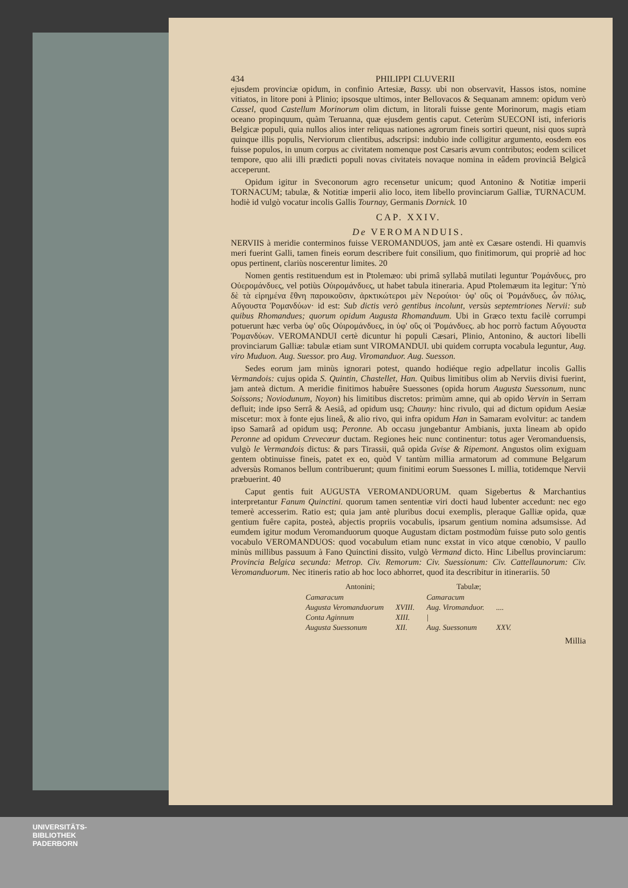434 PHILIPPI CLUVERII
ejusdem provinciæ opidum, in confinio Artesiæ, Bassy. ubi non observavit, Hassos istos, nomine vitiatos, in litore poni à Plinio; ipsosque ultimos, inter Bellovacos & Sequanam amnem: opidum verò Cassel, quod Castellum Morinorum olim dictum, in litorali fuisse gente Morinorum, magis etiam oceano propinquum, quàm Teruanna, quæ ejusdem gentis caput. Ceterùm SUECONI isti, inferioris Belgicæ populi, quia nullos alios inter reliquas nationes agrorum fineis sortiri queunt, nisi quos suprà quinque illis populis, Nerviorum clientibus, adscripsi: indubio inde colligitur argumento, eosdem eos fuisse populos, in unum corpus ac civitatem nomenque post Cæsaris ævum contributos; eodem scilicet tempore, quo alii illi prædicti populi novas civitateis novaque nomina in eâdem provinciâ Belgicâ acceperunt.
Opidum igitur in Sveconorum agro recensetur unicum; quod Antonino & Notitiæ imperii TORNACUM; tabulæ, & Notitiæ imperii alio loco, item libello provinciarum Galliæ, TURNACUM. hodiè id vulgò vocatur incolis Gallis Tournay, Germanis Dornick. 10
CAP. XXIV.
De VEROMANDUIS.
NERVIIS à meridie conterminos fuisse VEROMANDUOS, jam antè ex Cæsare ostendi. Hi quamvis meri fuerint Galli, tamen fineis eorum describere fuit consilium, quo finitimorum, qui propriè ad hoc opus pertinent, clariùs noscerentur limites. 20
Nomen gentis restituendum est in Ptolemæo: ubi primâ syllabâ mutilati leguntur Ῥομάνδυες, pro Οὐερομάνδυες, vel potiùs Οὐιρομάνδυες, ut habet tabula itineraria. Apud Ptolemæum ita legitur: Ὑπὸ δὲ τὰ εἰρημένα ἔθνη παροικοῦσιν, ἀρκτικώτεροι μὲν Νερούιοι· ὑφ' οὓς οἱ Ῥομάνδυες, ὧν πόλις, Αὔγουστα Ῥομανδύων· id est: Sub dictis verò gentibus incolunt, versùs septemtriones Nervii: sub quibus Rhomandues; quorum opidum Augusta Rhomanduum. Ubi in Græco textu facilè corrumpi potuerunt hæc verba ὑφ' οὓς Οὐιρομάνδυες, in ὑφ' οὓς οἱ Ῥομάνδυες. ab hoc porrò factum Αὔγουστα Ῥομανδύων. VEROMANDUI certè dicuntur hi populi Cæsari, Plinio, Antonino, & auctori libelli provinciarum Galliæ: tabulæ etiam sunt VIROMANDUI. ubi quidem corrupta vocabula leguntur, Aug. viro Muduon. Aug. Suessor. pro Aug. Viromanduor. Aug. Suesson.
Sedes eorum jam minùs ignorari potest, quando hodiéque regio adpellatur incolis Gallis Vermandois: cujus opida S. Quintin, Chastellet, Han. Quibus limitibus olim ab Nerviis divisi fuerint, jam anteà dictum. A meridie finitimos habuêre Suessones (opida horum Augusta Suessonum, nunc Soissons; Noviodunum, Noyon) his limitibus discretos: primùm amne, qui ab opido Vervin in Serram defluit; inde ipso Serrâ & Aesiâ, ad opidum usq; Chauny: hinc rivulo, qui ad dictum opidum Aesiæ miscetur: mox à fonte ejus lineâ, & alio rivo, qui infra opidum Han in Samaram evolvitur: ac tandem ipso Samarâ ad opidum usq; Peronne. Ab occasu jungebantur Ambianis, juxta lineam ab opido Peronne ad opidum Crevecœur ductam. Regiones heic nunc continentur: totus ager Veromanduensis, vulgò le Vermandois dictus: & pars Tirassii, quâ opida Gvise & Ripemont. Angustos olim exiguam gentem obtinuisse fineis, patet ex eo, quòd V tantùm millia armatorum ad commune Belgarum adversùs Romanos bellum contribuerunt; quum finitimi eorum Suessones L millia, totidemque Nervii præbuerint. 40
Caput gentis fuit AUGUSTA VEROMANDUORUM. quam Sigebertus & Marchantius interpretantur Fanum Quinctini. quorum tamen sententiæ viri docti haud lubenter accedunt: nec ego temerè accesserim. Ratio est; quia jam antè pluribus docui exemplis, pleraque Galliæ opida, quæ gentium fuêre capita, posteà, abjectis propriis vocabulis, ipsarum gentium nomina adsumsisse. Ad eumdem igitur modum Veromanduorum quoque Augustam dictam postmodùm fuisse puto solo gentis vocabulo VEROMANDUOS: quod vocabulum etiam nunc exstat in vico atque cœnobio, V paullo minùs millibus passuum à Fano Quinctini dissito, vulgò Vermand dicto. Hinc Libellus provinciarum: Provincia Belgica secunda: Metrop. Civ. Remorum: Civ. Suessionum: Civ. Cattellaunorum: Civ. Veromanduorum. Nec itineris ratio ab hoc loco abhorret, quod ita describitur in itinerariis. 50
| Antonini; | | Tabulæ; | |
| --- | --- | --- | --- |
| Camaracum | | Camaracum | |
| Augusta Veromanduorum | XVIII. | Aug. Viromanduor. | .... |
| Conta Aginnum | XIII. | / | |
| Augusta Suessonum | XII. | Aug. Suessonum | XXV. |
Millia
UNIVERSITÄTS-
BIBLIOTHEK
PADERBORN